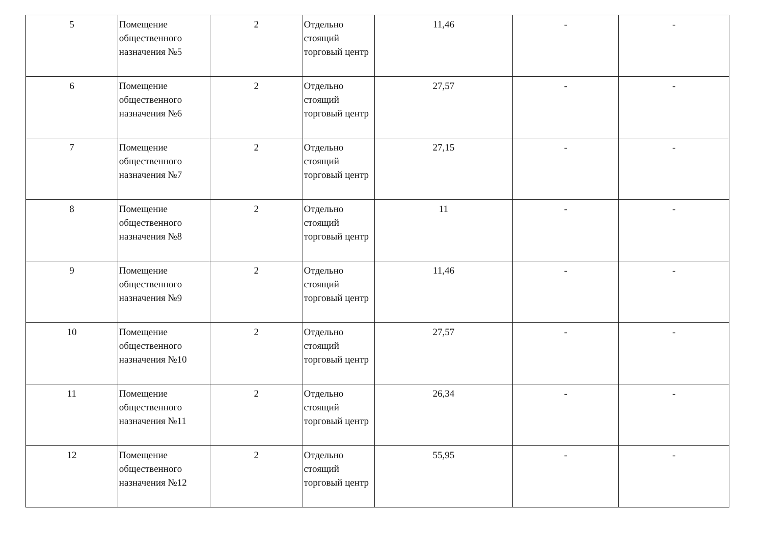| 5 | Помещение общественного назначения №5 | 2 | Отдельно стоящий торговый центр | 11,46 | - | - |
| 6 | Помещение общественного назначения №6 | 2 | Отдельно стоящий торговый центр | 27,57 | - | - |
| 7 | Помещение общественного назначения №7 | 2 | Отдельно стоящий торговый центр | 27,15 | - | - |
| 8 | Помещение общественного назначения №8 | 2 | Отдельно стоящий торговый центр | 11 | - | - |
| 9 | Помещение общественного назначения №9 | 2 | Отдельно стоящий торговый центр | 11,46 | - | - |
| 10 | Помещение общественного назначения №10 | 2 | Отдельно стоящий торговый центр | 27,57 | - | - |
| 11 | Помещение общественного назначения №11 | 2 | Отдельно стоящий торговый центр | 26,34 | - | - |
| 12 | Помещение общественного назначения №12 | 2 | Отдельно стоящий торговый центр | 55,95 | - | - |